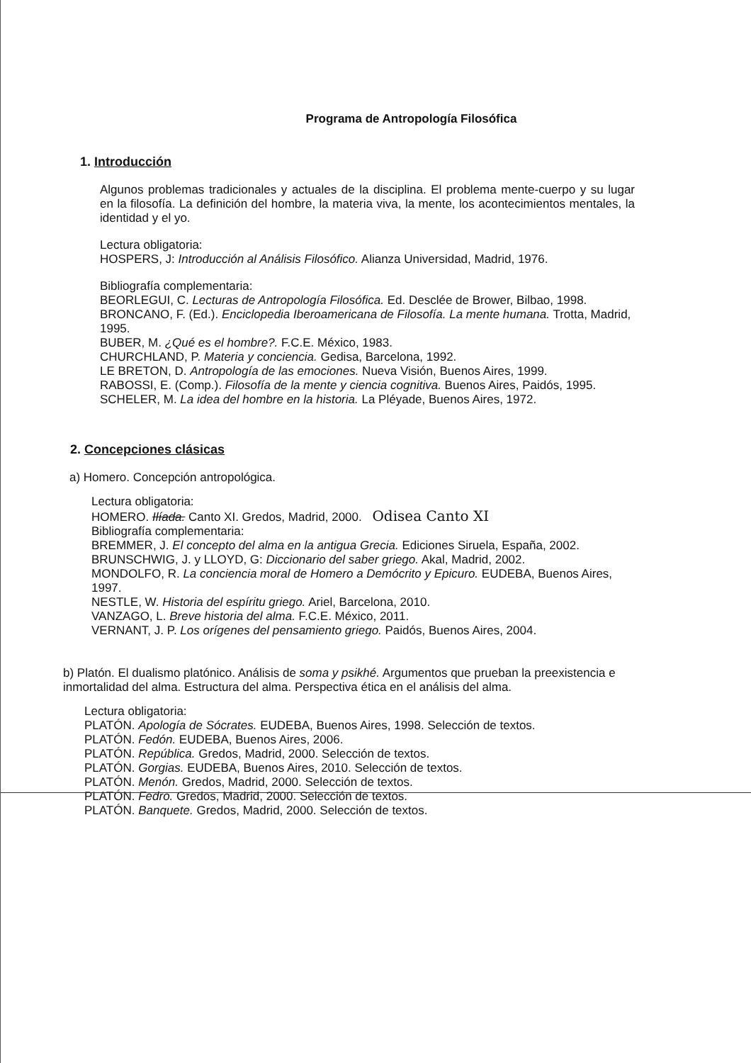Programa de Antropología Filosófica
1. Introducción
Algunos problemas tradicionales y actuales de la disciplina. El problema mente-cuerpo y su lugar en la filosofía. La definición del hombre, la materia viva, la mente, los acontecimientos mentales, la identidad y el yo.
Lectura obligatoria:
HOSPERS, J: Introducción al Análisis Filosófico. Alianza Universidad, Madrid, 1976.
Bibliografía complementaria:
BEORLEGUI, C. Lecturas de Antropología Filosófica. Ed. Desclée de Brower, Bilbao, 1998.
BRONCANO, F. (Ed.). Enciclopedia Iberoamericana de Filosofía. La mente humana. Trotta, Madrid, 1995.
BUBER, M. ¿Qué es el hombre?. F.C.E. México, 1983.
CHURCHLAND, P. Materia y conciencia. Gedisa, Barcelona, 1992.
LE BRETON, D. Antropología de las emociones. Nueva Visión, Buenos Aires, 1999.
RABOSSI, E. (Comp.). Filosofía de la mente y ciencia cognitiva. Buenos Aires, Paidós, 1995.
SCHELER, M. La idea del hombre en la historia. La Pléyade, Buenos Aires, 1972.
2. Concepciones clásicas
a) Homero. Concepción antropológica.
Lectura obligatoria:
HOMERO. Ilíada. Canto XI. Gredos, Madrid, 2000. Odisea Canto XI
Bibliografía complementaria:
BREMMER, J. El concepto del alma en la antigua Grecia. Ediciones Siruela, España, 2002.
BRUNSCHWIG, J. y LLOYD, G: Diccionario del saber griego. Akal, Madrid, 2002.
MONDOLFO, R. La conciencia moral de Homero a Demócrito y Epicuro. EUDEBA, Buenos Aires, 1997.
NESTLE, W. Historia del espíritu griego. Ariel, Barcelona, 2010.
VANZAGO, L. Breve historia del alma. F.C.E. México, 2011.
VERNANT, J. P. Los orígenes del pensamiento griego. Paidós, Buenos Aires, 2004.
b) Platón. El dualismo platónico. Análisis de soma y psikhé. Argumentos que prueban la preexistencia e inmortalidad del alma. Estructura del alma. Perspectiva ética en el análisis del alma.
Lectura obligatoria:
PLATÓN. Apología de Sócrates. EUDEBA, Buenos Aires, 1998. Selección de textos.
PLATÓN. Fedón. EUDEBA, Buenos Aires, 2006.
PLATÓN. República. Gredos, Madrid, 2000. Selección de textos.
PLATÓN. Gorgias. EUDEBA, Buenos Aires, 2010. Selección de textos.
PLATÓN. Menón. Gredos, Madrid, 2000. Selección de textos.
PLATÓN. Fedro. Gredos, Madrid, 2000. Selección de textos.
PLATÓN. Banquete. Gredos, Madrid, 2000. Selección de textos.